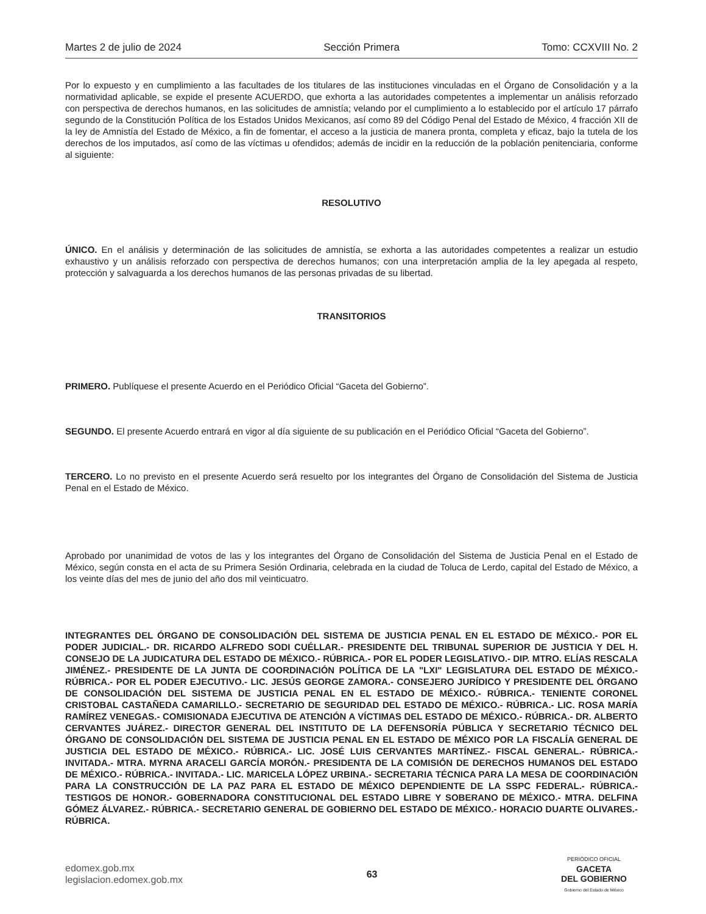Martes 2 de julio de 2024 Sección Primera Tomo: CCXVIII No. 2
Por lo expuesto y en cumplimiento a las facultades de los titulares de las instituciones vinculadas en el Órgano de Consolidación y a la normatividad aplicable, se expide el presente ACUERDO, que exhorta a las autoridades competentes a implementar un análisis reforzado con perspectiva de derechos humanos, en las solicitudes de amnistía; velando por el cumplimiento a lo establecido por el artículo 17 párrafo segundo de la Constitución Política de los Estados Unidos Mexicanos, así como 89 del Código Penal del Estado de México, 4 fracción XII de la ley de Amnistía del Estado de México, a fin de fomentar, el acceso a la justicia de manera pronta, completa y eficaz, bajo la tutela de los derechos de los imputados, así como de las víctimas u ofendidos; además de incidir en la reducción de la población penitenciaria, conforme al siguiente:
RESOLUTIVO
ÚNICO. En el análisis y determinación de las solicitudes de amnistía, se exhorta a las autoridades competentes a realizar un estudio exhaustivo y un análisis reforzado con perspectiva de derechos humanos; con una interpretación amplia de la ley apegada al respeto, protección y salvaguarda a los derechos humanos de las personas privadas de su libertad.
TRANSITORIOS
PRIMERO. Publíquese el presente Acuerdo en el Periódico Oficial “Gaceta del Gobierno”.
SEGUNDO. El presente Acuerdo entrará en vigor al día siguiente de su publicación en el Periódico Oficial “Gaceta del Gobierno”.
TERCERO. Lo no previsto en el presente Acuerdo será resuelto por los integrantes del Órgano de Consolidación del Sistema de Justicia Penal en el Estado de México.
Aprobado por unanimidad de votos de las y los integrantes del Órgano de Consolidación del Sistema de Justicia Penal en el Estado de México, según consta en el acta de su Primera Sesión Ordinaria, celebrada en la ciudad de Toluca de Lerdo, capital del Estado de México, a los veinte días del mes de junio del año dos mil veinticuatro.
INTEGRANTES DEL ÓRGANO DE CONSOLIDACIÓN DEL SISTEMA DE JUSTICIA PENAL EN EL ESTADO DE MÉXICO.- POR EL PODER JUDICIAL.- DR. RICARDO ALFREDO SODI CUÉLLAR.- PRESIDENTE DEL TRIBUNAL SUPERIOR DE JUSTICIA Y DEL H. CONSEJO DE LA JUDICATURA DEL ESTADO DE MÉXICO.- RÚBRICA.- POR EL PODER LEGISLATIVO.- DIP. MTRO. ELÍAS RESCALA JIMÉNEZ.- PRESIDENTE DE LA JUNTA DE COORDINACIÓN POLÍTICA DE LA "LXI" LEGISLATURA DEL ESTADO DE MÉXICO.- RÚBRICA.- POR EL PODER EJECUTIVO.- LIC. JESÚS GEORGE ZAMORA.- CONSEJERO JURÍDICO Y PRESIDENTE DEL ÓRGANO DE CONSOLIDACIÓN DEL SISTEMA DE JUSTICIA PENAL EN EL ESTADO DE MÉXICO.- RÚBRICA.- TENIENTE CORONEL CRISTOBAL CASTAÑEDA CAMARILLO.- SECRETARIO DE SEGURIDAD DEL ESTADO DE MÉXICO.- RÚBRICA.- LIC. ROSA MARÍA RAMÍREZ VENEGAS.- COMISIONADA EJECUTIVA DE ATENCIÓN A VÍCTIMAS DEL ESTADO DE MÉXICO.- RÚBRICA.- DR. ALBERTO CERVANTES JUÁREZ.- DIRECTOR GENERAL DEL INSTITUTO DE LA DEFENSORÍA PÚBLICA Y SECRETARIO TÉCNICO DEL ÓRGANO DE CONSOLIDACIÓN DEL SISTEMA DE JUSTICIA PENAL EN EL ESTADO DE MÉXICO POR LA FISCALÍA GENERAL DE JUSTICIA DEL ESTADO DE MÉXICO.- RÚBRICA.- LIC. JOSÉ LUIS CERVANTES MARTÍNEZ.- FISCAL GENERAL.- RÚBRICA.- INVITADA.- MTRA. MYRNA ARACELI GARCÍA MORÓN.- PRESIDENTA DE LA COMISIÓN DE DERECHOS HUMANOS DEL ESTADO DE MÉXICO.- RÚBRICA.- INVITADA.- LIC. MARICELA LÓPEZ URBINA.- SECRETARIA TÉCNICA PARA LA MESA DE COORDINACIÓN PARA LA CONSTRUCCIÓN DE LA PAZ PARA EL ESTADO DE MÉXICO DEPENDIENTE DE LA SSPC FEDERAL.- RÚBRICA.- TESTIGOS DE HONOR.- GOBERNADORA CONSTITUCIONAL DEL ESTADO LIBRE Y SOBERANO DE MÉXICO.- MTRA. DELFINA GÓMEZ ÁLVAREZ.- RÚBRICA.- SECRETARIO GENERAL DE GOBIERNO DEL ESTADO DE MÉXICO.- HORACIO DUARTE OLIVARES.- RÚBRICA.
edomex.gob.mx
legislacion.edomex.gob.mx
63
PERIÓDICO OFICIAL
GACETA
DEL GOBIERNO
Gobierno del Estado de México